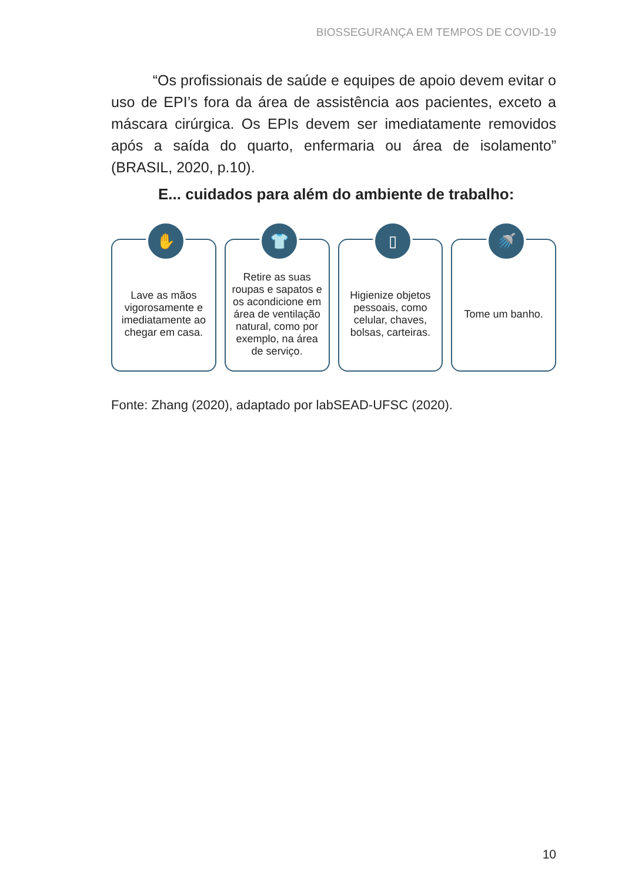BIOSSEGURANÇA EM TEMPOS DE COVID-19
“Os profissionais de saúde e equipes de apoio devem evitar o uso de EPI’s fora da área de assistência aos pacientes, exceto a máscara cirúrgica. Os EPIs devem ser imediatamente removidos após a saída do quarto, enfermaria ou área de isolamento” (BRASIL, 2020, p.10).
E... cuidados para além do ambiente de trabalho:
✋
Lave as mãos vigorosamente e imediatamente ao chegar em casa.
👕
Retire as suas roupas e sapatos e os acondicione em área de ventilação natural, como por exemplo, na área de serviço.
▯
Higienize objetos pessoais, como celular, chaves, bolsas, carteiras.
🚿
Tome um banho.
Fonte: Zhang (2020), adaptado por labSEAD-UFSC (2020).
10